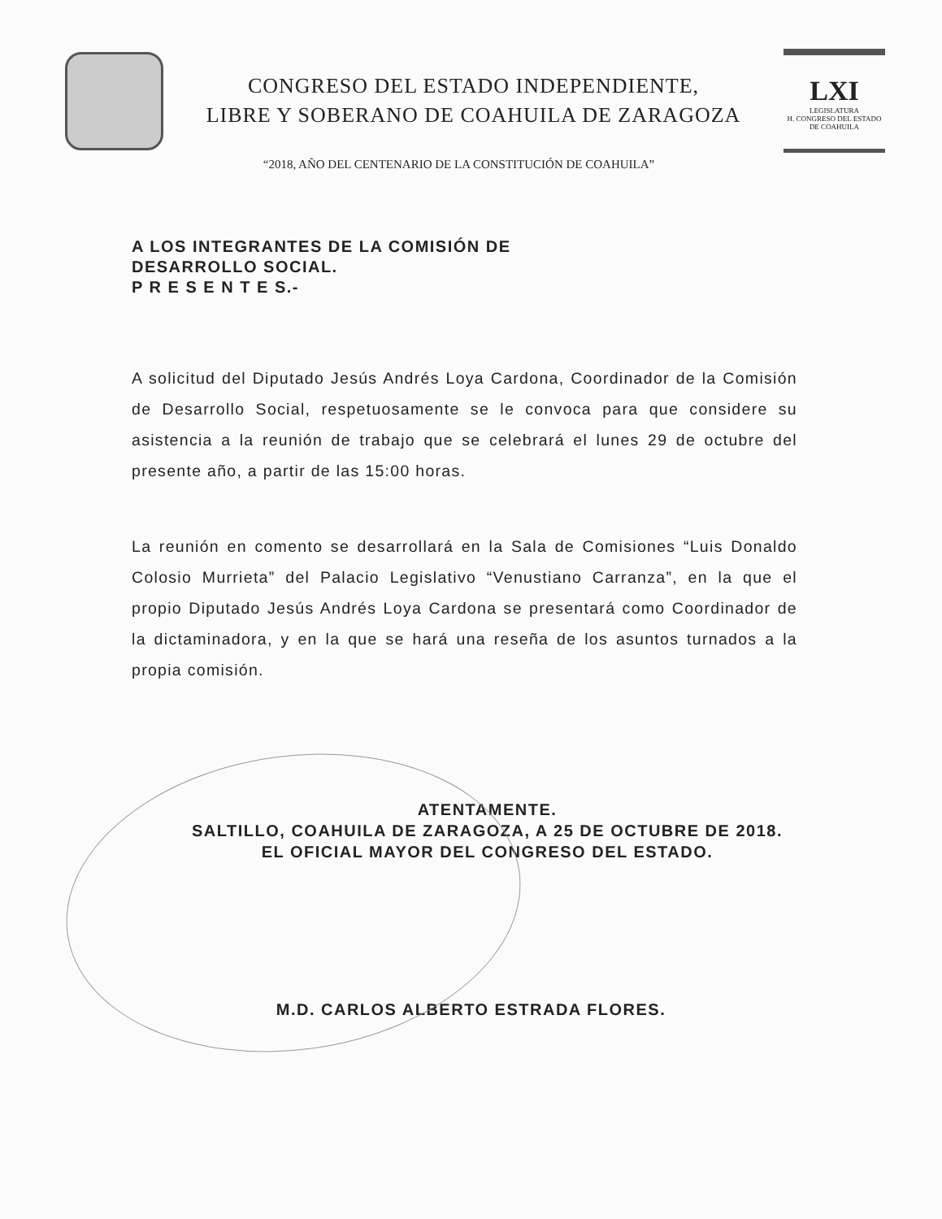CONGRESO DEL ESTADO INDEPENDIENTE,
LIBRE Y SOBERANO DE COAHUILA DE ZARAGOZA
LXI
LEGISLATURA
H. CONGRESO DEL ESTADO DE COAHUILA
“2018, AÑO DEL CENTENARIO DE LA CONSTITUCIÓN DE COAHUILA”
A LOS INTEGRANTES DE LA COMISIÓN DE
DESARROLLO SOCIAL.
P R E S E N T E S.-
A solicitud del Diputado Jesús Andrés Loya Cardona, Coordinador de la Comisión de Desarrollo Social, respetuosamente se le convoca para que considere su asistencia a la reunión de trabajo que se celebrará el lunes 29 de octubre del presente año, a partir de las 15:00 horas.
La reunión en comento se desarrollará en la Sala de Comisiones “Luis Donaldo Colosio Murrieta” del Palacio Legislativo “Venustiano Carranza”, en la que el propio Diputado Jesús Andrés Loya Cardona se presentará como Coordinador de la dictaminadora, y en la que se hará una reseña de los asuntos turnados a la propia comisión.
ATENTAMENTE.
SALTILLO, COAHUILA DE ZARAGOZA, A 25 DE OCTUBRE DE 2018.
EL OFICIAL MAYOR DEL CONGRESO DEL ESTADO.
M.D. CARLOS ALBERTO ESTRADA FLORES.